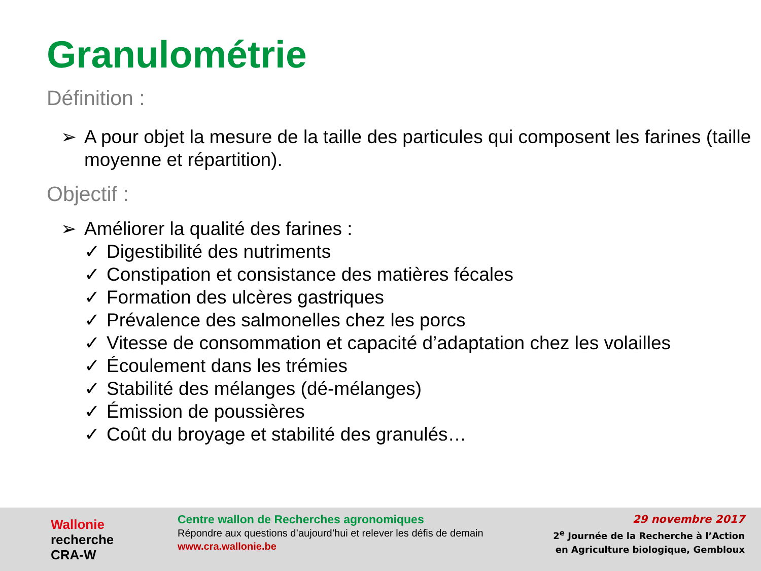Granulométrie
Définition :
➢ A pour objet la mesure de la taille des particules qui composent les farines (taille moyenne et répartition).
Objectif :
➢ Améliorer la qualité des farines :
✓ Digestibilité des nutriments
✓ Constipation et consistance des matières fécales
✓ Formation des ulcères gastriques
✓ Prévalence des salmonelles chez les porcs
✓ Vitesse de consommation et capacité d’adaptation chez les volailles
✓ Écoulement dans les trémies
✓ Stabilité des mélanges (dé-mélanges)
✓ Émission de poussières
✓ Coût du broyage et stabilité des granulés…
Wallonie
recherche
CRA-W
Centre wallon de Recherches agronomiques
Répondre aux questions d’aujourd’hui et relever les défis de demain
www.cra.wallonie.be
29 novembre 2017
2<sup>e</sup> Journée de la Recherche à l’Action
en Agriculture biologique, Gembloux